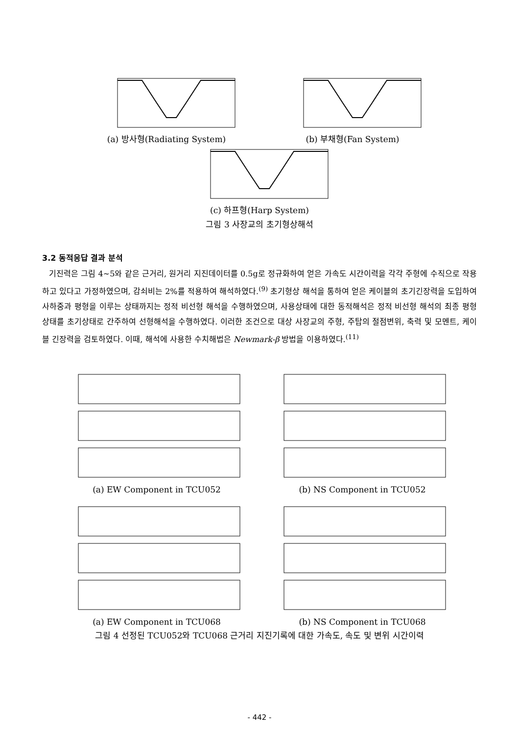(a) 방사형(Radiating System) (b) 부채형(Fan System)
(c) 하프형(Harp System)
그림 3 사장교의 초기형상해석
3.2 동적응답 결과 분석
기진력은 그림 4~5와 같은 근거리, 원거리 지진데이터를 0.5g로 정규화하여 얻은 가속도 시간이력을 각각 주형에 수직으로 작용하고 있다고 가정하였으며, 감쇠비는 2%를 적용하여 해석하였다.<sup>(9)</sup> 초기형상 해석을 통하여 얻은 케이블의 초기긴장력을 도입하여 사하중과 평형을 이루는 상태까지는 정적 비선형 해석을 수행하였으며, 사용상태에 대한 동적해석은 정적 비선형 해석의 최종 평형상태를 초기상태로 간주하여 선형해석을 수행하였다. 이러한 조건으로 대상 사장교의 주형, 주탑의 절점변위, 축력 및 모멘트, 케이블 긴장력을 검토하였다. 이때, 해석에 사용한 수치해법은 Newmark-β 방법을 이용하였다.<sup>(11)</sup>
(a) EW Component in TCU052 (b) NS Component in TCU052
(a) EW Component in TCU068 (b) NS Component in TCU068
그림 4 선정된 TCU052와 TCU068 근거리 지진기록에 대한 가속도, 속도 및 변위 시간이력
- 442 -